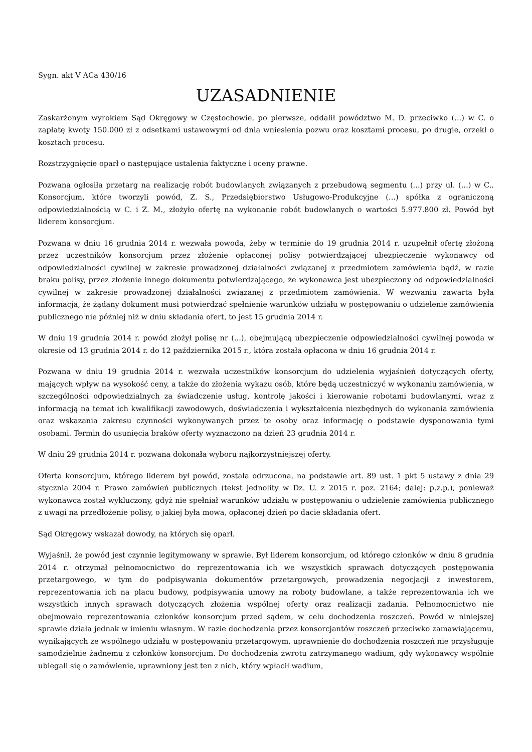Sygn. akt V ACa 430/16
UZASADNIENIE
Zaskarżonym wyrokiem Sąd Okręgowy w Częstochowie, po pierwsze, oddalił powództwo M. D. przeciwko (...) w C. o zapłatę kwoty 150.000 zł z odsetkami ustawowymi od dnia wniesienia pozwu oraz kosztami procesu, po drugie, orzekł o kosztach procesu.
Rozstrzygnięcie oparł o następujące ustalenia faktyczne i oceny prawne.
Pozwana ogłosiła przetarg na realizację robót budowlanych związanych z przebudową segmentu (...) przy ul. (...) w C.. Konsorcjum, które tworzyli powód, Z. S., Przedsiębiorstwo Usługowo-Produkcyjne (...) spółka z ograniczoną odpowiedzialnością w C. i Z. M., złożyło ofertę na wykonanie robót budowlanych o wartości 5.977.800 zł. Powód był liderem konsorcjum.
Pozwana w dniu 16 grudnia 2014 r. wezwała powoda, żeby w terminie do 19 grudnia 2014 r. uzupełnił ofertę złożoną przez uczestników konsorcjum przez złożenie opłaconej polisy potwierdzającej ubezpieczenie wykonawcy od odpowiedzialności cywilnej w zakresie prowadzonej działalności związanej z przedmiotem zamówienia bądź, w razie braku polisy, przez złożenie innego dokumentu potwierdzającego, że wykonawca jest ubezpieczony od odpowiedzialności cywilnej w zakresie prowadzonej działalności związanej z przedmiotem zamówienia. W wezwaniu zawarta była informacja, że żądany dokument musi potwierdzać spełnienie warunków udziału w postępowaniu o udzielenie zamówienia publicznego nie później niż w dniu składania ofert, to jest 15 grudnia 2014 r.
W dniu 19 grudnia 2014 r. powód złożył polisę nr (...), obejmującą ubezpieczenie odpowiedzialności cywilnej powoda w okresie od 13 grudnia 2014 r. do 12 października 2015 r., która została opłacona w dniu 16 grudnia 2014 r.
Pozwana w dniu 19 grudnia 2014 r. wezwała uczestników konsorcjum do udzielenia wyjaśnień dotyczących oferty, mających wpływ na wysokość ceny, a także do złożenia wykazu osób, które będą uczestniczyć w wykonaniu zamówienia, w szczególności odpowiedzialnych za świadczenie usług, kontrolę jakości i kierowanie robotami budowlanymi, wraz z informacją na temat ich kwalifikacji zawodowych, doświadczenia i wykształcenia niezbędnych do wykonania zamówienia oraz wskazania zakresu czynności wykonywanych przez te osoby oraz informację o podstawie dysponowania tymi osobami. Termin do usunięcia braków oferty wyznaczono na dzień 23 grudnia 2014 r.
W dniu 29 grudnia 2014 r. pozwana dokonała wyboru najkorzystniejszej oferty.
Oferta konsorcjum, którego liderem był powód, została odrzucona, na podstawie art. 89 ust. 1 pkt 5 ustawy z dnia 29 stycznia 2004 r. Prawo zamówień publicznych (tekst jednolity w Dz. U. z 2015 r. poz. 2164; dalej: p.z.p.), ponieważ wykonawca został wykluczony, gdyż nie spełniał warunków udziału w postępowaniu o udzielenie zamówienia publicznego z uwagi na przedłożenie polisy, o jakiej była mowa, opłaconej dzień po dacie składania ofert.
Sąd Okręgowy wskazał dowody, na których się oparł.
Wyjaśnił, że powód jest czynnie legitymowany w sprawie. Był liderem konsorcjum, od którego członków w dniu 8 grudnia 2014 r. otrzymał pełnomocnictwo do reprezentowania ich we wszystkich sprawach dotyczących postępowania przetargowego, w tym do podpisywania dokumentów przetargowych, prowadzenia negocjacji z inwestorem, reprezentowania ich na placu budowy, podpisywania umowy na roboty budowlane, a także reprezentowania ich we wszystkich innych sprawach dotyczących złożenia wspólnej oferty oraz realizacji zadania. Pełnomocnictwo nie obejmowało reprezentowania członków konsorcjum przed sądem, w celu dochodzenia roszczeń. Powód w niniejszej sprawie działa jednak w imieniu własnym. W razie dochodzenia przez konsorcjantów roszczeń przeciwko zamawiającemu, wynikających ze wspólnego udziału w postępowaniu przetargowym, uprawnienie do dochodzenia roszczeń nie przysługuje samodzielnie żadnemu z członków konsorcjum. Do dochodzenia zwrotu zatrzymanego wadium, gdy wykonawcy wspólnie ubiegali się o zamówienie, uprawniony jest ten z nich, który wpłacił wadium,